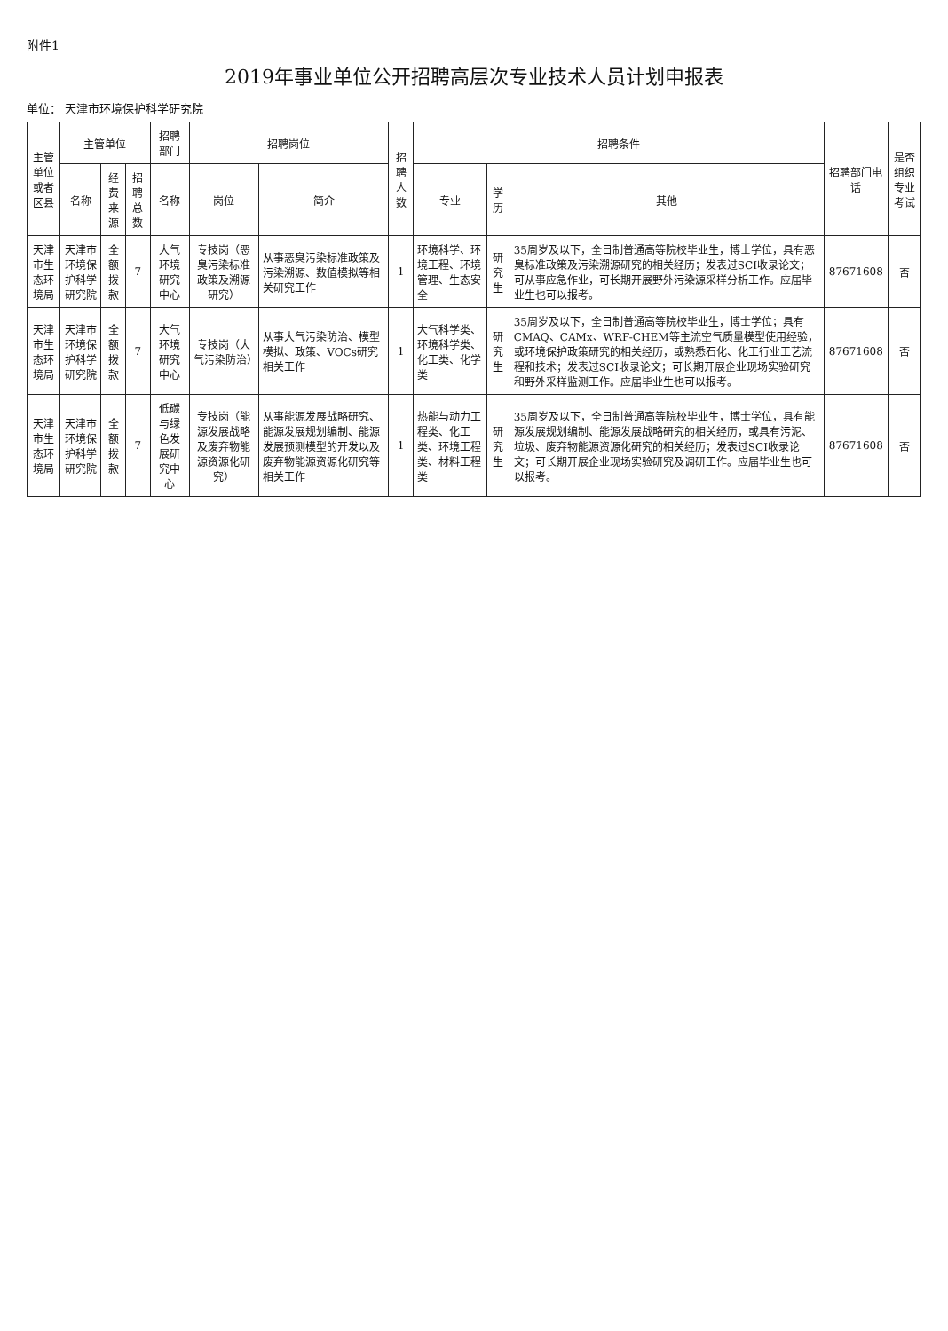附件1
2019年事业单位公开招聘高层次专业技术人员计划申报表
单位： 天津市环境保护科学研究院
| 主管单位或者区县 | 主管单位 | | | 招聘部门 | 招聘岗位 | | 招聘人数 | 招聘条件 | | | 招聘部门电话 | 是否组织专业考试 |
| --- | --- | --- | --- | --- | --- | --- | --- | --- | --- | --- | --- | --- |
| | 名称 | 经费来源 | 招聘总数 | 名称 | 岗位 | 简介 | | 专业 | 学历 | 其他 | | |
| 天津市生态环境局 | 天津市环境保护科学研究院 | 全额拨款 | 7 | 大气环境研究中心 | 专技岗（恶臭污染标准政策及溯源研究） | 从事恶臭污染标准政策及污染溯源、数值模拟等相关研究工作 | 1 | 环境科学、环境工程、环境管理、生态安全 | 研究生 | 35周岁及以下，全日制普通高等院校毕业生，博士学位，具有恶臭标准政策及污染溯源研究的相关经历；发表过SCI收录论文；可从事应急作业，可长期开展野外污染源采样分析工作。应届毕业生也可以报考。 | 87671608 | 否 |
| 天津市生态环境局 | 天津市环境保护科学研究院 | 全额拨款 | 7 | 大气环境研究中心 | 专技岗（大气污染防治） | 从事大气污染防治、模型模拟、政策、VOCs研究相关工作 | 1 | 大气科学类、环境科学类、化工类、化学类 | 研究生 | 35周岁及以下，全日制普通高等院校毕业生，博士学位；具有CMAQ、CAMx、WRF-CHEM等主流空气质量模型使用经验，或环境保护政策研究的相关经历，或熟悉石化、化工行业工艺流程和技术；发表过SCI收录论文；可长期开展企业现场实验研究和野外采样监测工作。应届毕业生也可以报考。 | 87671608 | 否 |
| 天津市生态环境局 | 天津市环境保护科学研究院 | 全额拨款 | 7 | 低碳与绿色发展研究中心 | 专技岗（能源发展战略及废弃物能源资源化研究） | 从事能源发展战略研究、能源发展规划编制、能源发展预测模型的开发以及废弃物能源资源化研究等相关工作 | 1 | 热能与动力工程类、化工类、环境工程类、材料工程类 | 研究生 | 35周岁及以下，全日制普通高等院校毕业生，博士学位，具有能源发展规划编制、能源发展战略研究的相关经历，或具有污泥、垃圾、废弃物能源资源化研究的相关经历；发表过SCI收录论文；可长期开展企业现场实验研究及调研工作。应届毕业生也可以报考。 | 87671608 | 否 |